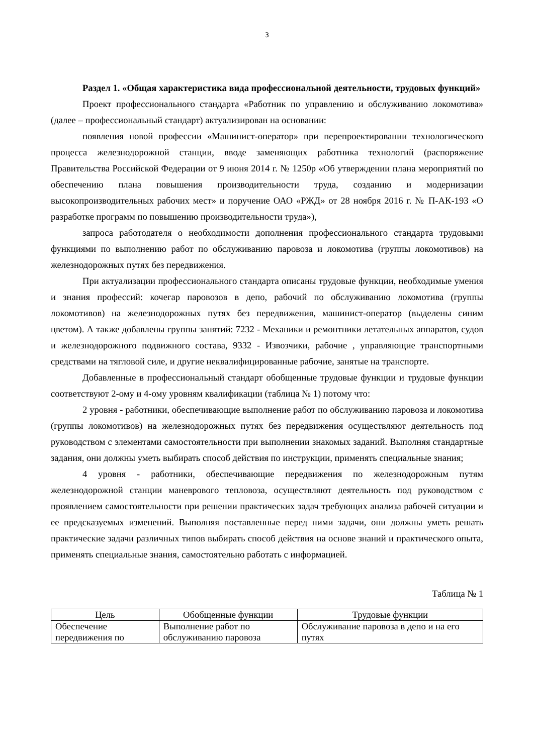3
Раздел 1. «Общая характеристика вида профессиональной деятельности, трудовых функций»
Проект профессионального стандарта «Работник по управлению и обслуживанию локомотива» (далее – профессиональный стандарт) актуализирован на основании:
появления новой профессии «Машинист-оператор» при перепроектировании технологического процесса железнодорожной станции, вводе заменяющих работника технологий (распоряжение Правительства Российской Федерации от 9 июня 2014 г. № 1250р «Об утверждении плана мероприятий по обеспечению плана повышения производительности труда, созданию и модернизации высокопроизводительных рабочих мест» и поручение ОАО «РЖД» от 28 ноября 2016 г. № П-АК-193 «О разработке программ по повышению производительности труда»),
запроса работодателя о необходимости дополнения профессионального стандарта трудовыми функциями по выполнению работ по обслуживанию паровоза и локомотива (группы локомотивов) на железнодорожных путях без передвижения.
При актуализации профессионального стандарта описаны трудовые функции, необходимые умения и знания профессий: кочегар паровозов в депо, рабочий по обслуживанию локомотива (группы локомотивов) на железнодорожных путях без передвижения, машинист-оператор (выделены синим цветом). А также добавлены группы занятий: 7232 - Механики и ремонтники летательных аппаратов, судов и железнодорожного подвижного состава, 9332 - Извозчики, рабочие , управляющие транспортными средствами на тягловой силе, и другие неквалифицированные рабочие, занятые на транспорте.
Добавленные в профессиональный стандарт обобщенные трудовые функции и трудовые функции соответствуют 2-ому и 4-ому уровням квалификации (таблица № 1) потому что:
2 уровня - работники, обеспечивающие выполнение работ по обслуживанию паровоза и локомотива (группы локомотивов) на железнодорожных путях без передвижения осуществляют деятельность под руководством с элементами самостоятельности при выполнении знакомых заданий. Выполняя стандартные задания, они должны уметь выбирать способ действия по инструкции, применять специальные знания;
4 уровня - работники, обеспечивающие передвижения по железнодорожным путям железнодорожной станции маневрового тепловоза, осуществляют деятельность под руководством с проявлением самостоятельности при решении практических задач требующих анализа рабочей ситуации и ее предсказуемых изменений. Выполняя поставленные перед ними задачи, они должны уметь решать практические задачи различных типов выбирать способ действия на основе знаний и практического опыта, применять специальные знания, самостоятельно работать с информацией.
Таблица № 1
| Цель | Обобщенные функции | Трудовые функции |
| --- | --- | --- |
| Обеспечение передвижения по | Выполнение работ по обслуживанию паровоза | Обслуживание паровоза в депо и на его путях |